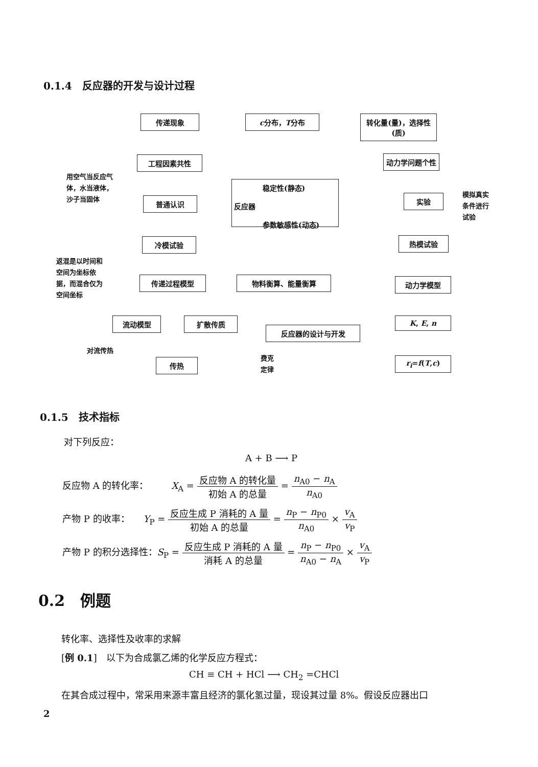0.1.4　反应器的开发与设计过程
传递现象 c分布，T分布
转化量(量)，选择性(质)
工程因素共性 动力学问题个性
普通认识
　　　　稳定性(静态)
反应器
　　　　参数敏感性(动态)
实验
冷模试验 热模试验
传递过程模型 物料衡算、能量衡算 动力学模型
流动模型 扩散传质
反应器的设计与开发
K, E, n
传热 r<sub>i</sub>=f(T,c)
用空气当反应气
体，水当液体，
沙子当固体
返混是以时间和
空间为坐标依
据，而混合仅为
空间坐标
模拟真实
条件进行
试验
对流传热
费克
定律
0.1.5　技术指标
对下列反应：
A + B ⟶ P
反应物 A 的转化率：　　　X<sub>A</sub> = 反应物 A 的转化量 初始 A 的总量 = n<sub>A0</sub> − n<sub>A</sub> n<sub>A0</sub>
产物 P 的收率：　　Y<sub>P</sub> = 反应生成 P 消耗的 A 量 初始 A 的总量 = n<sub>P</sub> − n<sub>P0</sub> n<sub>A0</sub> × v<sub>A</sub> v<sub>P</sub>
产物 P 的积分选择性：S<sub>P</sub> = 反应生成 P 消耗的 A 量 消耗 A 的总量 = n<sub>P</sub> − n<sub>P0</sub> n<sub>A0</sub> − n<sub>A</sub> × v<sub>A</sub> v<sub>P</sub>
0.2　例题
转化率、选择性及收率的求解
[例 0.1]　以下为合成氯乙烯的化学反应方程式：
CH ≡ CH + HCl ⟶ CH<sub>2</sub> =CHCl
在其合成过程中，常采用来源丰富且经济的氯化氢过量，现设其过量 8%。假设反应器出口
2